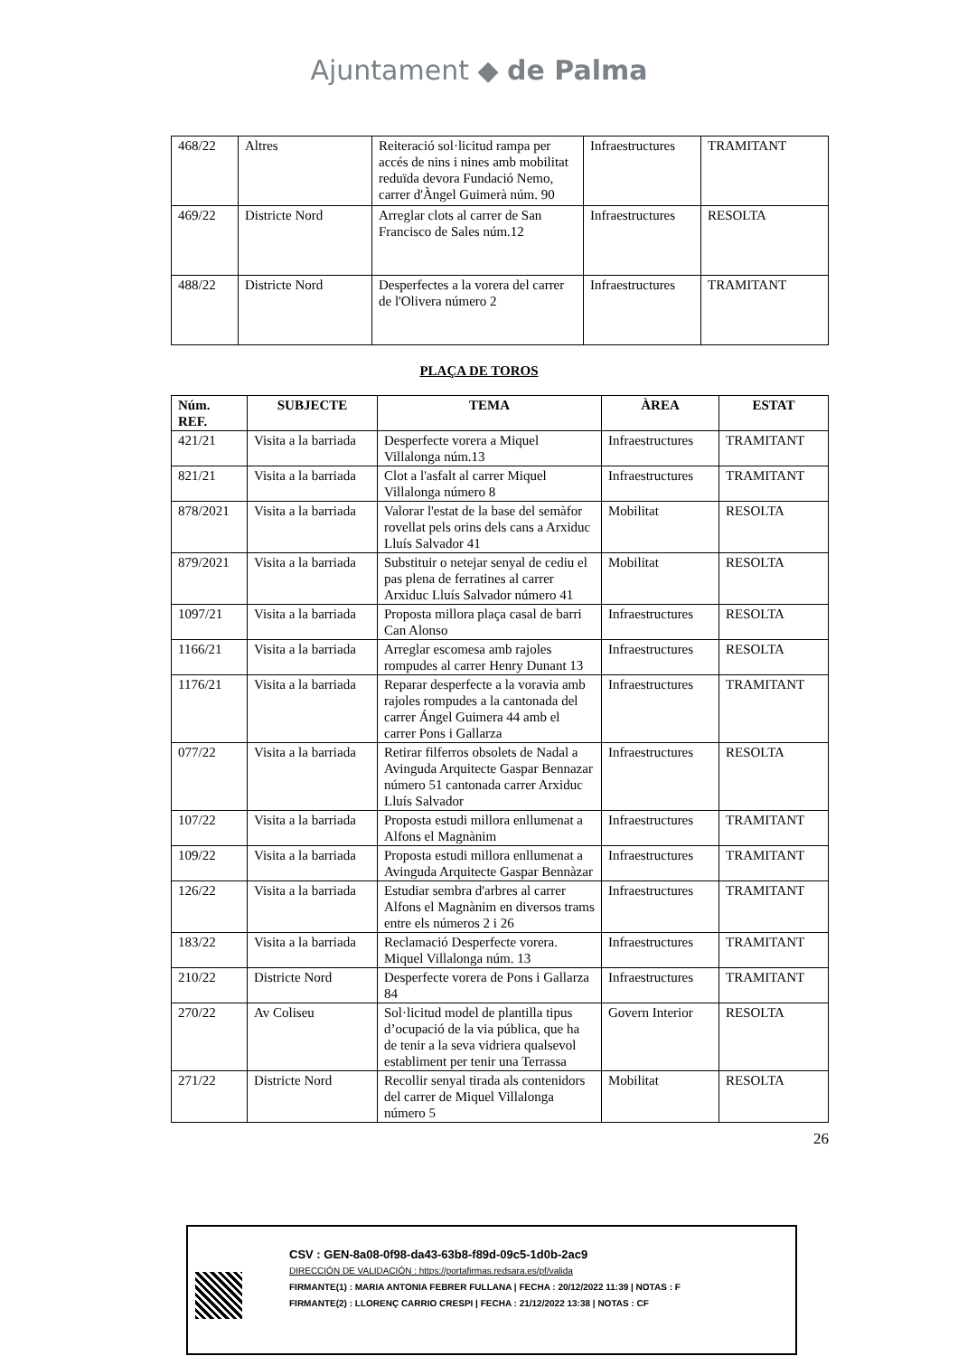Ajuntament ◆ de Palma
| 468/22 | Altres | Reiteració sol·licitud rampa per accés de nins i nines amb mobilitat reduïda devora Fundació Nemo, carrer d'Àngel Guimerà núm. 90 | Infraestructures | TRAMITANT |
| 469/22 | Districte Nord | Arreglar clots al carrer de San Francisco de Sales núm.12 | Infraestructures | RESOLTA |
| 488/22 | Districte Nord | Desperfectes a la vorera del carrer de l'Olivera número 2 | Infraestructures | TRAMITANT |
PLAÇA DE TOROS
| Núm. REF. | SUBJECTE | TEMA | ÀREA | ESTAT |
| --- | --- | --- | --- | --- |
| 421/21 | Visita a la barriada | Desperfecte vorera a Miquel Villalonga núm.13 | Infraestructures | TRAMITANT |
| 821/21 | Visita a la barriada | Clot a l'asfalt al carrer Miquel Villalonga número 8 | Infraestructures | TRAMITANT |
| 878/2021 | Visita a la barriada | Valorar l'estat de la base del semàfor rovellat pels orins dels cans a Arxiduc Lluís Salvador 41 | Mobilitat | RESOLTA |
| 879/2021 | Visita a la barriada | Substituir o netejar senyal de cediu el pas plena de ferratines al carrer Arxiduc Lluís Salvador número 41 | Mobilitat | RESOLTA |
| 1097/21 | Visita a la barriada | Proposta millora plaça casal de barri Can Alonso | Infraestructures | RESOLTA |
| 1166/21 | Visita a la barriada | Arreglar escomesa amb rajoles rompudes al carrer Henry Dunant 13 | Infraestructures | RESOLTA |
| 1176/21 | Visita a la barriada | Reparar desperfecte a la voravia amb rajoles rompudes a la cantonada del carrer Ángel Guimera 44 amb el carrer Pons i Gallarza | Infraestructures | TRAMITANT |
| 077/22 | Visita a la barriada | Retirar filferros obsolets de Nadal a Avinguda Arquitecte Gaspar Bennazar número 51 cantonada carrer Arxiduc Lluís Salvador | Infraestructures | RESOLTA |
| 107/22 | Visita a la barriada | Proposta estudi millora enllumenat a Alfons el Magnànim | Infraestructures | TRAMITANT |
| 109/22 | Visita a la barriada | Proposta estudi millora enllumenat a Avinguda Arquitecte Gaspar Bennàzar | Infraestructures | TRAMITANT |
| 126/22 | Visita a la barriada | Estudiar sembra d'arbres al carrer Alfons el Magnànim en diversos trams entre els números 2 i 26 | Infraestructures | TRAMITANT |
| 183/22 | Visita a la barriada | Reclamació Desperfecte vorera. Miquel Villalonga núm. 13 | Infraestructures | TRAMITANT |
| 210/22 | Districte Nord | Desperfecte vorera de Pons i Gallarza 84 | Infraestructures | TRAMITANT |
| 270/22 | Av Coliseu | Sol·licitud model de plantilla tipus d’ocupació de la via pública, que ha de tenir a la seva vidriera qualsevol establiment per tenir una Terrassa | Govern Interior | RESOLTA |
| 271/22 | Districte Nord | Recollir senyal tirada als contenidors del carrer de Miquel Villalonga número 5 | Mobilitat | RESOLTA |
26
CSV : GEN-8a08-0f98-da43-63b8-f89d-09c5-1d0b-2ac9
DIRECCIÓN DE VALIDACIÓN : https://portafirmas.redsara.es/pf/valida
FIRMANTE(1) : MARIA ANTONIA FEBRER FULLANA | FECHA : 20/12/2022 11:39 | NOTAS : F
FIRMANTE(2) : LLORENÇ CARRIO CRESPI | FECHA : 21/12/2022 13:38 | NOTAS : CF